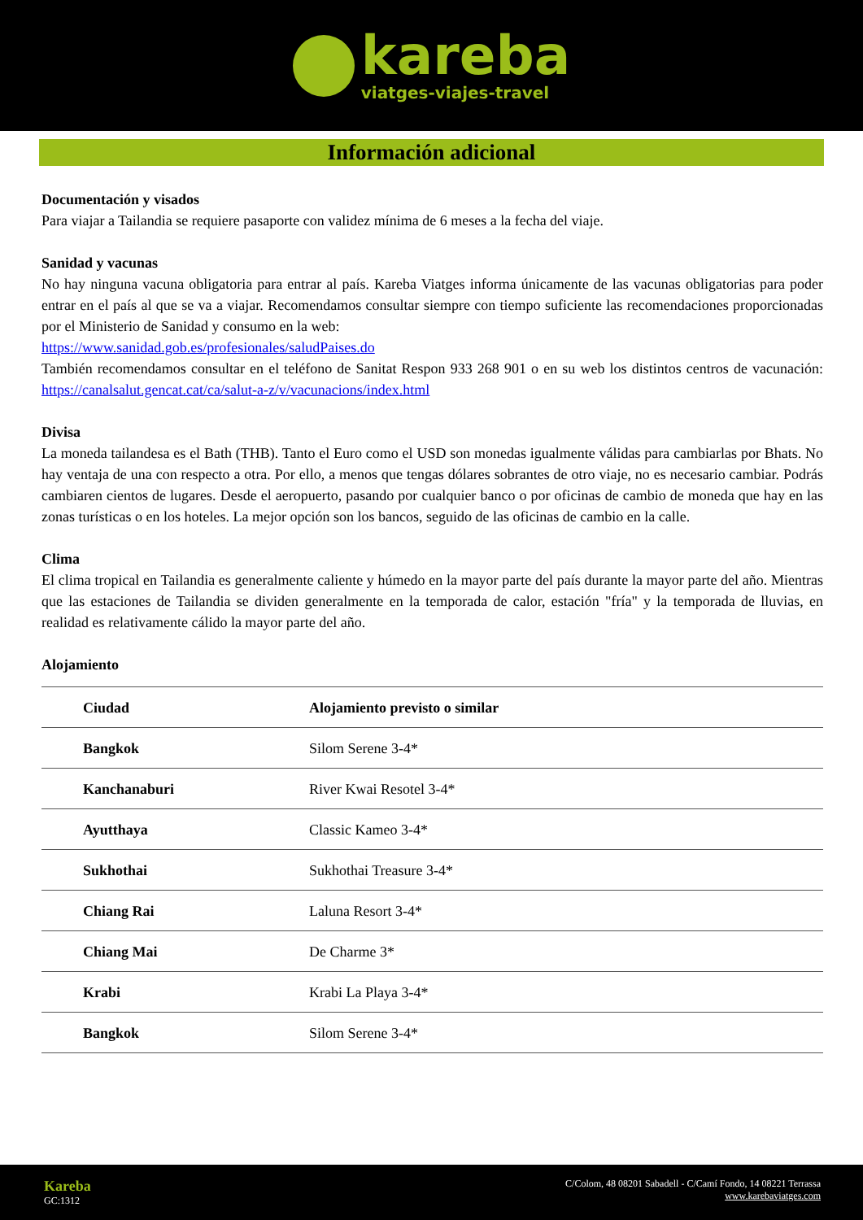kareba
viatges-viajes-travel
Información adicional
Documentación y visados
Para viajar a Tailandia se requiere pasaporte con validez mínima de 6 meses a la fecha del viaje.
Sanidad y vacunas
No hay ninguna vacuna obligatoria para entrar al país. Kareba Viatges informa únicamente de las vacunas obligatorias para poder entrar en el país al que se va a viajar. Recomendamos consultar siempre con tiempo suficiente las recomendaciones proporcionadas por el Ministerio de Sanidad y consumo en la web:
https://www.sanidad.gob.es/profesionales/saludPaises.do
También recomendamos consultar en el teléfono de Sanitat Respon 933 268 901 o en su web los distintos centros de vacunación: https://canalsalut.gencat.cat/ca/salut-a-z/v/vacunacions/index.html
Divisa
La moneda tailandesa es el Bath (THB). Tanto el Euro como el USD son monedas igualmente válidas para cambiarlas por Bhats. No hay ventaja de una con respecto a otra. Por ello, a menos que tengas dólares sobrantes de otro viaje, no es necesario cambiar. Podrás cambiaren cientos de lugares. Desde el aeropuerto, pasando por cualquier banco o por oficinas de cambio de moneda que hay en las zonas turísticas o en los hoteles. La mejor opción son los bancos, seguido de las oficinas de cambio en la calle.
Clima
El clima tropical en Tailandia es generalmente caliente y húmedo en la mayor parte del país durante la mayor parte del año. Mientras que las estaciones de Tailandia se dividen generalmente en la temporada de calor, estación "fría" y la temporada de lluvias, en realidad es relativamente cálido la mayor parte del año.
Alojamiento
| Ciudad | Alojamiento previsto o similar |
| --- | --- |
| Bangkok | Silom Serene 3-4* |
| Kanchanaburi | River Kwai Resotel 3-4* |
| Ayutthaya | Classic Kameo 3-4* |
| Sukhothai | Sukhothai Treasure 3-4* |
| Chiang Rai | Laluna Resort 3-4* |
| Chiang Mai | De Charme 3* |
| Krabi | Krabi La Playa 3-4* |
| Bangkok | Silom Serene 3-4* |
Kareba
GC:1312
C/Colom, 48 08201 Sabadell - C/Camí Fondo, 14 08221 Terrassa
www.karebaviatges.com